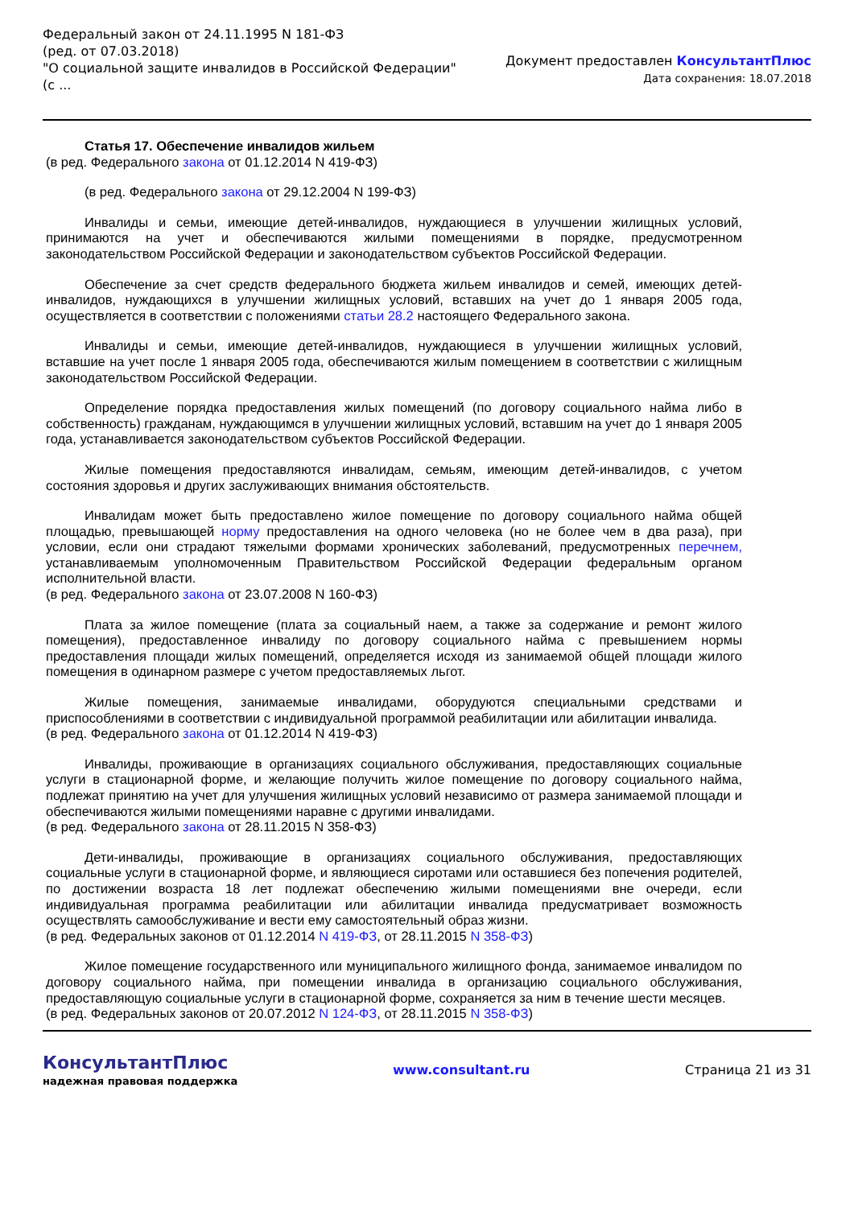Федеральный закон от 24.11.1995 N 181-ФЗ
(ред. от 07.03.2018)
"О социальной защите инвалидов в Российской Федерации"
(с ...
Документ предоставлен КонсультантПлюс
Дата сохранения: 18.07.2018
Статья 17. Обеспечение инвалидов жильем
(в ред. Федерального закона от 01.12.2014 N 419-ФЗ)
(в ред. Федерального закона от 29.12.2004 N 199-ФЗ)
Инвалиды и семьи, имеющие детей-инвалидов, нуждающиеся в улучшении жилищных условий, принимаются на учет и обеспечиваются жилыми помещениями в порядке, предусмотренном законодательством Российской Федерации и законодательством субъектов Российской Федерации.
Обеспечение за счет средств федерального бюджета жильем инвалидов и семей, имеющих детей-инвалидов, нуждающихся в улучшении жилищных условий, вставших на учет до 1 января 2005 года, осуществляется в соответствии с положениями статьи 28.2 настоящего Федерального закона.
Инвалиды и семьи, имеющие детей-инвалидов, нуждающиеся в улучшении жилищных условий, вставшие на учет после 1 января 2005 года, обеспечиваются жилым помещением в соответствии с жилищным законодательством Российской Федерации.
Определение порядка предоставления жилых помещений (по договору социального найма либо в собственность) гражданам, нуждающимся в улучшении жилищных условий, вставшим на учет до 1 января 2005 года, устанавливается законодательством субъектов Российской Федерации.
Жилые помещения предоставляются инвалидам, семьям, имеющим детей-инвалидов, с учетом состояния здоровья и других заслуживающих внимания обстоятельств.
Инвалидам может быть предоставлено жилое помещение по договору социального найма общей площадью, превышающей норму предоставления на одного человека (но не более чем в два раза), при условии, если они страдают тяжелыми формами хронических заболеваний, предусмотренных перечнем, устанавливаемым уполномоченным Правительством Российской Федерации федеральным органом исполнительной власти.
(в ред. Федерального закона от 23.07.2008 N 160-ФЗ)
Плата за жилое помещение (плата за социальный наем, а также за содержание и ремонт жилого помещения), предоставленное инвалиду по договору социального найма с превышением нормы предоставления площади жилых помещений, определяется исходя из занимаемой общей площади жилого помещения в одинарном размере с учетом предоставляемых льгот.
Жилые помещения, занимаемые инвалидами, оборудуются специальными средствами и приспособлениями в соответствии с индивидуальной программой реабилитации или абилитации инвалида.
(в ред. Федерального закона от 01.12.2014 N 419-ФЗ)
Инвалиды, проживающие в организациях социального обслуживания, предоставляющих социальные услуги в стационарной форме, и желающие получить жилое помещение по договору социального найма, подлежат принятию на учет для улучшения жилищных условий независимо от размера занимаемой площади и обеспечиваются жилыми помещениями наравне с другими инвалидами.
(в ред. Федерального закона от 28.11.2015 N 358-ФЗ)
Дети-инвалиды, проживающие в организациях социального обслуживания, предоставляющих социальные услуги в стационарной форме, и являющиеся сиротами или оставшиеся без попечения родителей, по достижении возраста 18 лет подлежат обеспечению жилыми помещениями вне очереди, если индивидуальная программа реабилитации или абилитации инвалида предусматривает возможность осуществлять самообслуживание и вести ему самостоятельный образ жизни.
(в ред. Федеральных законов от 01.12.2014 N 419-ФЗ, от 28.11.2015 N 358-ФЗ)
Жилое помещение государственного или муниципального жилищного фонда, занимаемое инвалидом по договору социального найма, при помещении инвалида в организацию социального обслуживания, предоставляющую социальные услуги в стационарной форме, сохраняется за ним в течение шести месяцев.
(в ред. Федеральных законов от 20.07.2012 N 124-ФЗ, от 28.11.2015 N 358-ФЗ)
КонсультантПлюс
надежная правовая поддержка
www.consultant.ru Страница 21 из 31